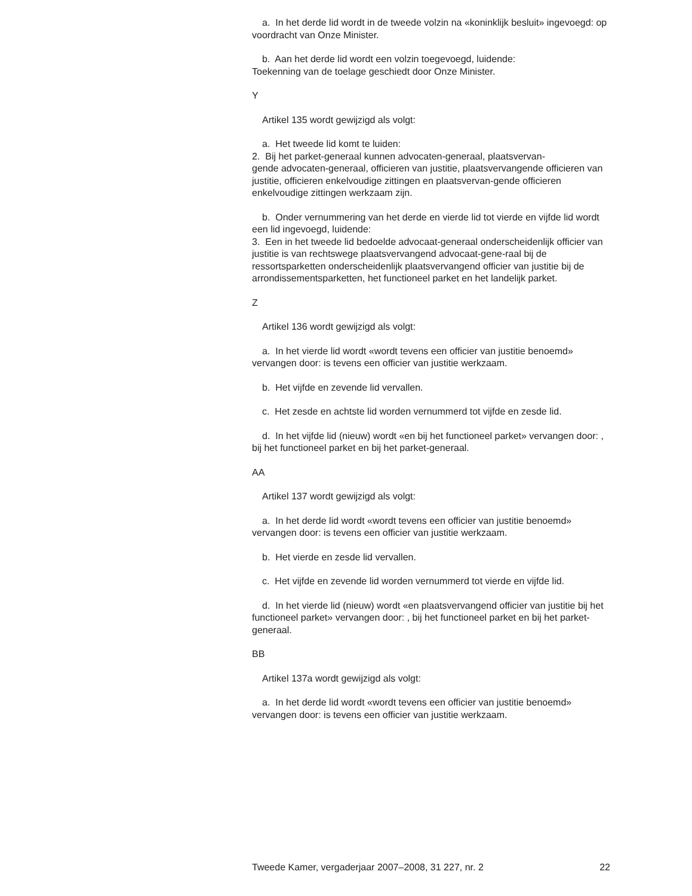a. In het derde lid wordt in de tweede volzin na «koninklijk besluit» ingevoegd: op voordracht van Onze Minister.
b. Aan het derde lid wordt een volzin toegevoegd, luidende:
Toekenning van de toelage geschiedt door Onze Minister.
Y
Artikel 135 wordt gewijzigd als volgt:
a. Het tweede lid komt te luiden:
2. Bij het parket-generaal kunnen advocaten-generaal, plaatsvervan-
gende advocaten-generaal, officieren van justitie, plaatsvervangende officieren van justitie, officieren enkelvoudige zittingen en plaatsvervan-gende officieren enkelvoudige zittingen werkzaam zijn.
b. Onder vernummering van het derde en vierde lid tot vierde en vijfde lid wordt een lid ingevoegd, luidende:
3. Een in het tweede lid bedoelde advocaat-generaal onderscheidenlijk officier van justitie is van rechtswege plaatsvervangend advocaat-gene-raal bij de ressortsparketten onderscheidenlijk plaatsvervangend officier van justitie bij de arrondissementsparketten, het functioneel parket en het landelijk parket.
Z
Artikel 136 wordt gewijzigd als volgt:
a. In het vierde lid wordt «wordt tevens een officier van justitie benoemd» vervangen door: is tevens een officier van justitie werkzaam.
b. Het vijfde en zevende lid vervallen.
c. Het zesde en achtste lid worden vernummerd tot vijfde en zesde lid.
d. In het vijfde lid (nieuw) wordt «en bij het functioneel parket» vervangen door: , bij het functioneel parket en bij het parket-generaal.
AA
Artikel 137 wordt gewijzigd als volgt:
a. In het derde lid wordt «wordt tevens een officier van justitie benoemd» vervangen door: is tevens een officier van justitie werkzaam.
b. Het vierde en zesde lid vervallen.
c. Het vijfde en zevende lid worden vernummerd tot vierde en vijfde lid.
d. In het vierde lid (nieuw) wordt «en plaatsvervangend officier van justitie bij het functioneel parket» vervangen door: , bij het functioneel parket en bij het parket-generaal.
BB
Artikel 137a wordt gewijzigd als volgt:
a. In het derde lid wordt «wordt tevens een officier van justitie benoemd» vervangen door: is tevens een officier van justitie werkzaam.
Tweede Kamer, vergaderjaar 2007–2008, 31 227, nr. 2 22